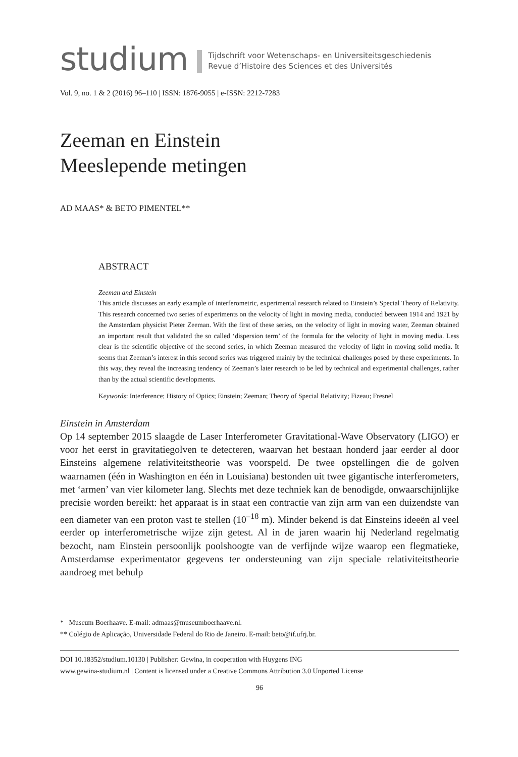studium
Tijdschrift voor Wetenschaps- en Universiteitsgeschiedenis
Revue d’Histoire des Sciences et des Universités
Vol. 9, no. 1 & 2 (2016) 96–110 | ISSN: 1876-9055 | e-ISSN: 2212-7283
Zeeman en Einstein
Meeslepende metingen
AD MAAS* & BETO PIMENTEL**
ABSTRACT
Zeeman and Einstein
This article discusses an early example of interferometric, experimental research related to Einstein’s Special Theory of Relativity. This research concerned two series of experiments on the velocity of light in moving media, conducted between 1914 and 1921 by the Amsterdam physicist Pieter Zeeman. With the first of these series, on the velocity of light in moving water, Zeeman obtained an important result that validated the so called ‘dispersion term’ of the formula for the velocity of light in moving media. Less clear is the scientific objective of the second series, in which Zeeman measured the velocity of light in moving solid media. It seems that Zeeman’s interest in this second series was triggered mainly by the technical challenges posed by these experiments. In this way, they reveal the increasing tendency of Zeeman’s later research to be led by technical and experimental challenges, rather than by the actual scientific developments.
Keywords: Interference; History of Optics; Einstein; Zeeman; Theory of Special Relativity; Fizeau; Fresnel
Einstein in Amsterdam
Op 14 september 2015 slaagde de Laser Interferometer Gravitational-Wave Observatory (LIGO) er voor het eerst in gravitatiegolven te detecteren, waarvan het bestaan honderd jaar eerder al door Einsteins algemene relativiteitstheorie was voorspeld. De twee opstellingen die de golven waarnamen (één in Washington en één in Louisiana) bestonden uit twee gigantische interferometers, met ‘armen’ van vier kilometer lang. Slechts met deze techniek kan de benodigde, onwaarschijnlijke precisie worden bereikt: het apparaat is in staat een contractie van zijn arm van een duizendste van een diameter van een proton vast te stellen (10<sup>–18</sup> m). Minder bekend is dat Einsteins ideeën al veel eerder op interferometrische wijze zijn getest. Al in de jaren waarin hij Nederland regelmatig bezocht, nam Einstein persoonlijk poolshoogte van de verfijnde wijze waarop een flegmatieke, Amsterdamse experimentator gegevens ter ondersteuning van zijn speciale relativiteitstheorie aandroeg met behulp
* Museum Boerhaave. E-mail: admaas@museumboerhaave.nl.
** Colégio de Aplicação, Universidade Federal do Rio de Janeiro. E-mail: beto@if.ufrj.br.
DOI 10.18352/studium.10130 | Publisher: Gewina, in cooperation with Huygens ING
www.gewina-studium.nl | Content is licensed under a Creative Commons Attribution 3.0 Unported License
96